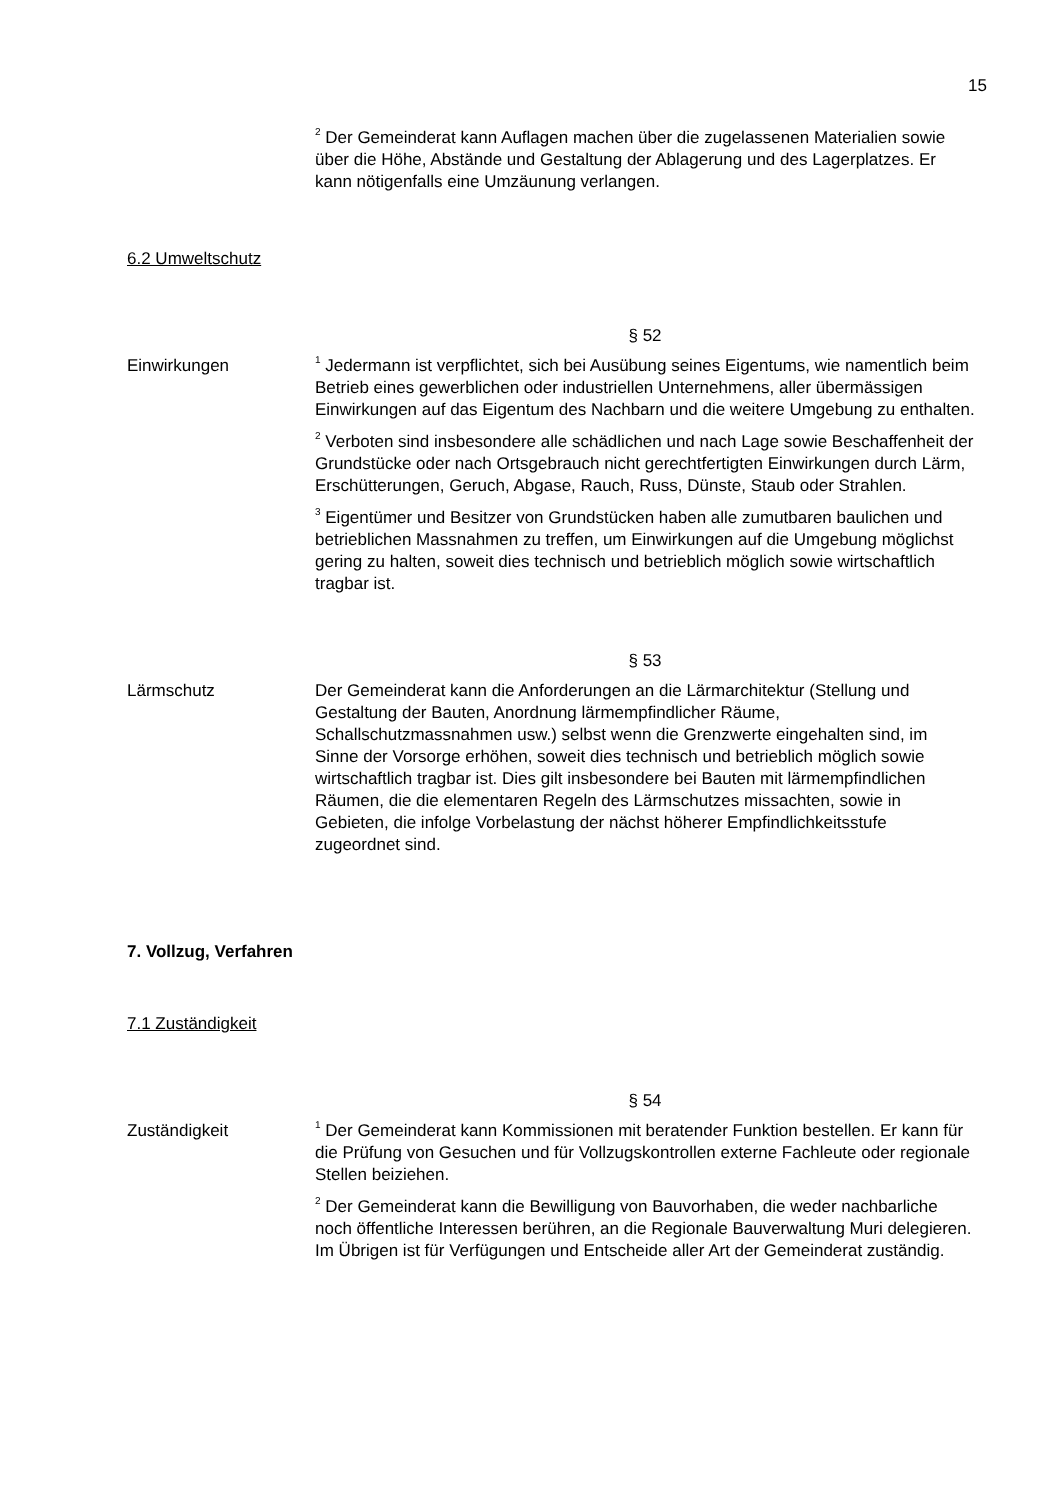15
<sup>2</sup> Der Gemeinderat kann Auflagen machen über die zugelassenen Materialien sowie über die Höhe, Abstände und Gestaltung der Ablagerung und des Lagerplatzes. Er kann nötigenfalls eine Umzäunung verlangen.
6.2 Umweltschutz
§ 52
Einwirkungen
<sup>1</sup> Jedermann ist verpflichtet, sich bei Ausübung seines Eigentums, wie namentlich beim Betrieb eines gewerblichen oder industriellen Unternehmens, aller übermässigen Einwirkungen auf das Eigentum des Nachbarn und die weitere Umgebung zu enthalten.
<sup>2</sup> Verboten sind insbesondere alle schädlichen und nach Lage sowie Beschaffenheit der Grundstücke oder nach Ortsgebrauch nicht gerechtfertigten Einwirkungen durch Lärm, Erschütterungen, Geruch, Abgase, Rauch, Russ, Dünste, Staub oder Strahlen.
<sup>3</sup> Eigentümer und Besitzer von Grundstücken haben alle zumutbaren baulichen und betrieblichen Massnahmen zu treffen, um Einwirkungen auf die Umgebung möglichst gering zu halten, soweit dies technisch und betrieblich möglich sowie wirtschaftlich tragbar ist.
§ 53
Lärmschutz Der Gemeinderat kann die Anforderungen an die Lärmarchitektur (Stellung und Gestaltung der Bauten, Anordnung lärmempfindlicher Räume, Schallschutzmassnahmen usw.) selbst wenn die Grenzwerte eingehalten sind, im Sinne der Vorsorge erhöhen, soweit dies technisch und betrieblich möglich sowie wirtschaftlich tragbar ist. Dies gilt insbesondere bei Bauten mit lärmempfindlichen Räumen, die die elementaren Regeln des Lärmschutzes missachten, sowie in Gebieten, die infolge Vorbelastung der nächst höherer Empfindlichkeitsstufe zugeordnet sind.
7. Vollzug, Verfahren
7.1 Zuständigkeit
§ 54
Zuständigkeit
<sup>1</sup> Der Gemeinderat kann Kommissionen mit beratender Funktion bestellen. Er kann für die Prüfung von Gesuchen und für Vollzugskontrollen externe Fachleute oder regionale Stellen beiziehen.
<sup>2</sup> Der Gemeinderat kann die Bewilligung von Bauvorhaben, die weder nachbarliche noch öffentliche Interessen berühren, an die Regionale Bauverwaltung Muri delegieren. Im Übrigen ist für Verfügungen und Entscheide aller Art der Gemeinderat zuständig.